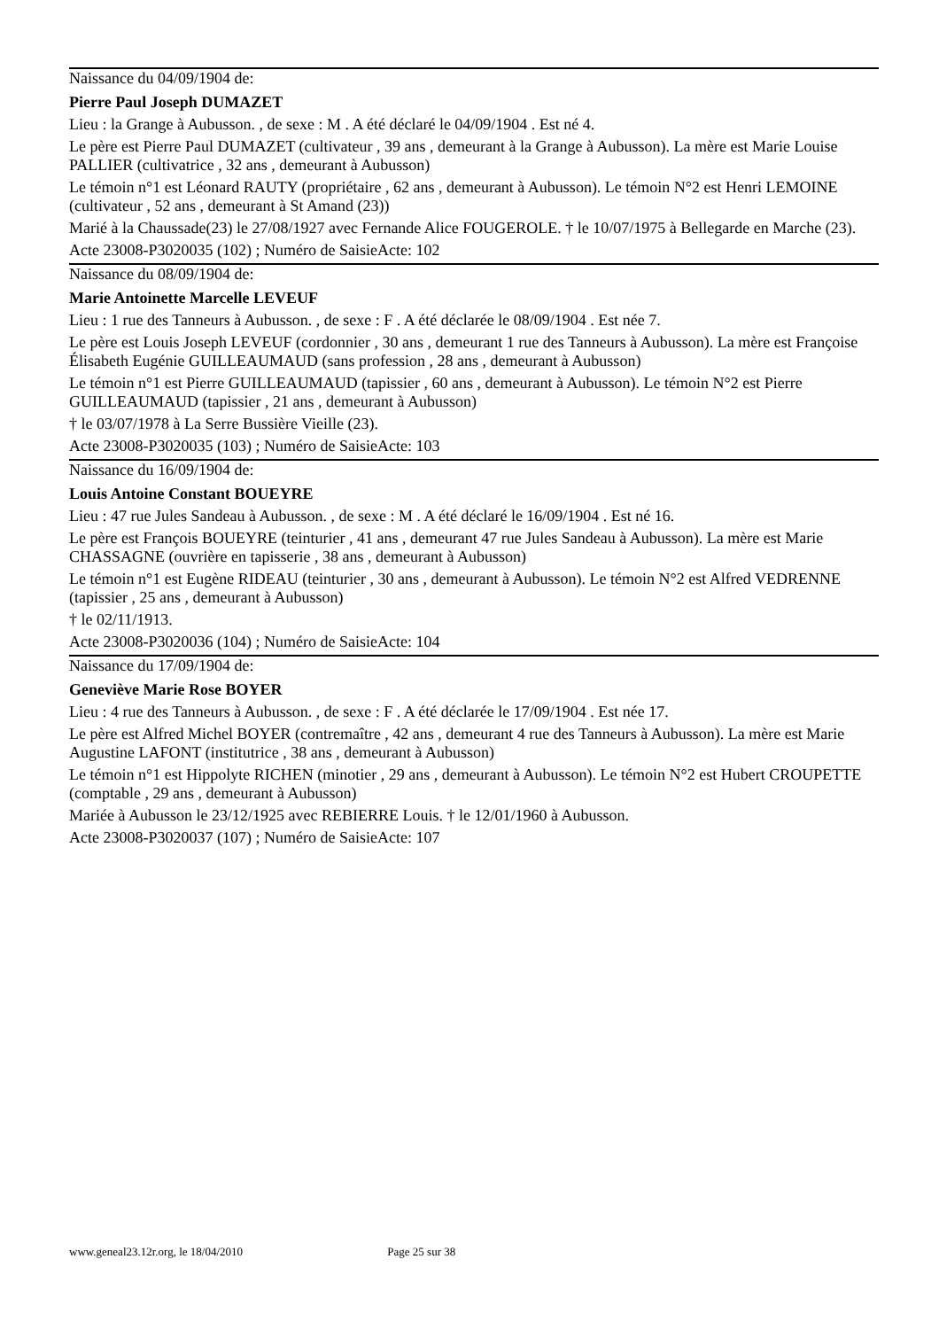Naissance du 04/09/1904 de:
Pierre Paul Joseph DUMAZET
Lieu : la Grange à Aubusson. , de sexe : M . A été déclaré le 04/09/1904 . Est né 4.
Le père est Pierre Paul DUMAZET (cultivateur , 39 ans , demeurant à la Grange à Aubusson). La mère est Marie Louise PALLIER (cultivatrice , 32 ans , demeurant à Aubusson)
Le témoin n°1 est Léonard RAUTY (propriétaire , 62 ans , demeurant à Aubusson). Le témoin N°2 est Henri LEMOINE (cultivateur , 52 ans , demeurant à St Amand (23))
Marié à la Chaussade(23) le 27/08/1927 avec Fernande Alice FOUGEROLE. † le 10/07/1975 à Bellegarde en Marche (23).
Acte 23008-P3020035 (102) ; Numéro de SaisieActe: 102
Naissance du 08/09/1904 de:
Marie Antoinette Marcelle LEVEUF
Lieu : 1 rue des Tanneurs à Aubusson. , de sexe : F . A été déclarée le 08/09/1904 . Est née 7.
Le père est Louis Joseph LEVEUF (cordonnier , 30 ans , demeurant 1 rue des Tanneurs à Aubusson). La mère est Françoise Élisabeth Eugénie GUILLEAUMAUD (sans profession , 28 ans , demeurant à Aubusson)
Le témoin n°1 est Pierre GUILLEAUMAUD (tapissier , 60 ans , demeurant à Aubusson). Le témoin N°2 est Pierre GUILLEAUMAUD (tapissier , 21 ans , demeurant à Aubusson)
† le 03/07/1978 à La Serre Bussière Vieille (23).
Acte 23008-P3020035 (103) ; Numéro de SaisieActe: 103
Naissance du 16/09/1904 de:
Louis Antoine Constant BOUEYRE
Lieu : 47 rue Jules Sandeau à Aubusson. , de sexe : M . A été déclaré le 16/09/1904 . Est né 16.
Le père est François BOUEYRE (teinturier , 41 ans , demeurant 47 rue Jules Sandeau à Aubusson). La mère est Marie CHASSAGNE (ouvrière en tapisserie , 38 ans , demeurant à Aubusson)
Le témoin n°1 est Eugène RIDEAU (teinturier , 30 ans , demeurant à Aubusson). Le témoin N°2 est Alfred VEDRENNE (tapissier , 25 ans , demeurant à Aubusson)
† le 02/11/1913.
Acte 23008-P3020036 (104) ; Numéro de SaisieActe: 104
Naissance du 17/09/1904 de:
Geneviève Marie Rose BOYER
Lieu : 4 rue des Tanneurs à Aubusson. , de sexe : F . A été déclarée le 17/09/1904 . Est née 17.
Le père est Alfred Michel BOYER (contremaître , 42 ans , demeurant 4 rue des Tanneurs à Aubusson). La mère est Marie Augustine LAFONT (institutrice , 38 ans , demeurant à Aubusson)
Le témoin n°1 est Hippolyte RICHEN (minotier , 29 ans , demeurant à Aubusson). Le témoin N°2 est Hubert CROUPETTE (comptable , 29 ans , demeurant à Aubusson)
Mariée à Aubusson le 23/12/1925 avec REBIERRE Louis. † le 12/01/1960 à Aubusson.
Acte 23008-P3020037 (107) ; Numéro de SaisieActe: 107
www.geneal23.12r.org, le 18/04/2010 Page 25 sur 38